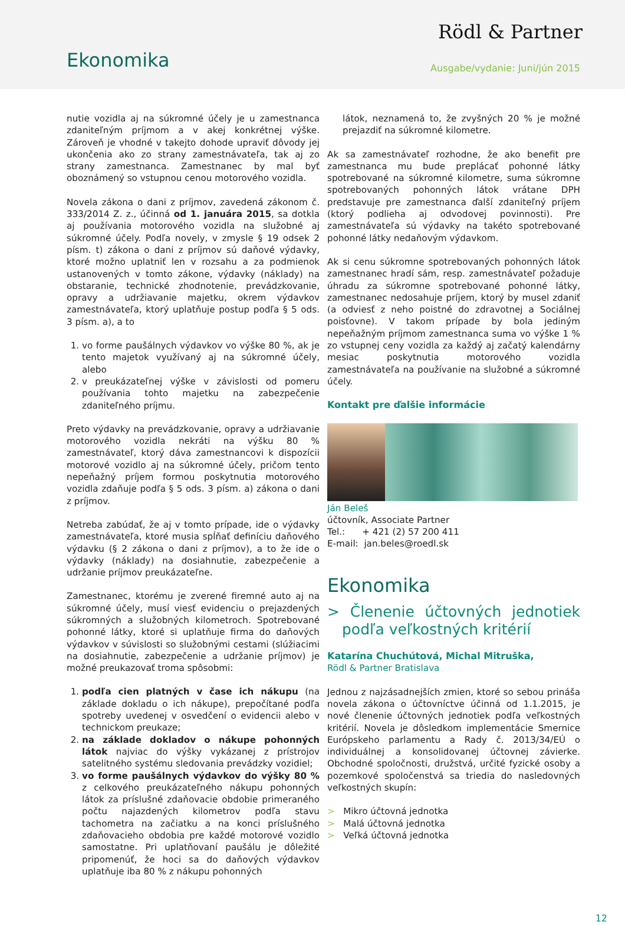Ekonomika
Rödl & Partner
Ausgabe/vydanie: Juni/jún 2015
nutie vozidla aj na súkromné účely je u zamestnanca zdaniteľným príjmom a v akej konkrétnej výške. Zároveň je vhodné v takejto dohode upraviť dôvody jej ukončenia ako zo strany zamestnávateľa, tak aj zo strany zamestnanca. Zamestnanec by mal byť oboznámený so vstupnou cenou motorového vozidla.
Novela zákona o dani z príjmov, zavedená zákonom č. 333/2014 Z. z., účinná od 1. januára 2015, sa dotkla aj používania motorového vozidla na služobné aj súkromné účely. Podľa novely, v zmysle § 19 odsek 2 písm. t) zákona o dani z príjmov sú daňové výdavky, ktoré možno uplatniť len v rozsahu a za podmienok ustanovených v tomto zákone, výdavky (náklady) na obstaranie, technické zhodnotenie, prevádzkovanie, opravy a udržiavanie majetku, okrem výdavkov zamestnávateľa, ktorý uplatňuje postup podľa § 5 ods. 3 písm. a), a to
1. vo forme paušálnych výdavkov vo výške 80 %, ak je tento majetok využívaný aj na súkromné účely, alebo
2. v preukázateľnej výške v závislosti od pomeru používania tohto majetku na zabezpečenie zdaniteľného príjmu.
Preto výdavky na prevádzkovanie, opravy a udržiavanie motorového vozidla nekráti na výšku 80 % zamestnávateľ, ktorý dáva zamestnancovi k dispozícii motorové vozidlo aj na súkromné účely, pričom tento nepeňažný príjem formou poskytnutia motorového vozidla zdaňuje podľa § 5 ods. 3 písm. a) zákona o dani z príjmov.
Netreba zabúdať, že aj v tomto prípade, ide o výdavky zamestnávateľa, ktoré musia spĺňať definíciu daňového výdavku (§ 2 zákona o dani z príjmov), a to že ide o výdavky (náklady) na dosiahnutie, zabezpečenie a udržanie príjmov preukázateľne.
Zamestnanec, ktorému je zverené firemné auto aj na súkromné účely, musí viesť evidenciu o prejazdených súkromných a služobných kilometroch. Spotrebované pohonné látky, ktoré si uplatňuje firma do daňových výdavkov v súvislosti so služobnými cestami (slúžiacimi na dosiahnutie, zabezpečenie a udržanie príjmov) je možné preukazovať troma spôsobmi:
1. podľa cien platných v čase ich nákupu (na základe dokladu o ich nákupe), prepočítané podľa spotreby uvedenej v osvedčení o evidencii alebo v technickom preukaze;
2. na základe dokladov o nákupe pohonných látok najviac do výšky vykázanej z prístrojov satelitného systému sledovania prevádzky vozidiel;
3. vo forme paušálnych výdavkov do výšky 80 % z celkového preukázateľného nákupu pohonných látok za príslušné zdaňovacie obdobie primeraného počtu najazdených kilometrov podľa stavu tachometra na začiatku a na konci príslušného zdaňovacieho obdobia pre každé motorové vozidlo samostatne. Pri uplatňovaní paušálu je dôležité pripomenúť, že hoci sa do daňových výdavkov uplatňuje iba 80 % z nákupu pohonných
látok, neznamená to, že zvyšných 20 % je možné prejazdiť na súkromné kilometre.
Ak sa zamestnávateľ rozhodne, že ako benefit pre zamestnanca mu bude preplácať pohonné látky spotrebované na súkromné kilometre, suma súkromne spotrebovaných pohonných látok vrátane DPH predstavuje pre zamestnanca ďalší zdaniteľný príjem (ktorý podlieha aj odvodovej povinnosti). Pre zamestnávateľa sú výdavky na takéto spotrebované pohonné látky nedaňovým výdavkom.
Ak si cenu súkromne spotrebovaných pohonných látok zamestnanec hradí sám, resp. zamestnávateľ požaduje úhradu za súkromne spotrebované pohonné látky, zamestnanec nedosahuje príjem, ktorý by musel zdaniť (a odviesť z neho poistné do zdravotnej a Sociálnej poisťovne). V takom prípade by bola jediným nepeňažným príjmom zamestnanca suma vo výške 1 % zo vstupnej ceny vozidla za každý aj začatý kalendárny mesiac poskytnutia motorového vozidla zamestnávateľa na používanie na služobné a súkromné účely.
Kontakt pre ďalšie informácie
Ján Beleš
účtovník, Associate Partner
Tel.: + 421 (2) 57 200 411
E-mail: jan.beles@roedl.sk
Ekonomika
> Členenie účtovných jednotiek podľa veľkostných kritérií
Katarína Chuchútová, Michal Mitruška,
Rödl & Partner Bratislava
Jednou z najzásadnejších zmien, ktoré so sebou prináša novela zákona o účtovníctve účinná od 1.1.2015, je nové členenie účtovných jednotiek podľa veľkostných kritérií. Novela je dôsledkom implementácie Smernice Európskeho parlamentu a Rady č. 2013/34/EÚ o individuálnej a konsolidovanej účtovnej závierke. Obchodné spoločnosti, družstvá, určité fyzické osoby a pozemkové spoločenstvá sa triedia do nasledovných veľkostných skupín:
> Mikro účtovná jednotka
> Malá účtovná jednotka
> Veľká účtovná jednotka
12